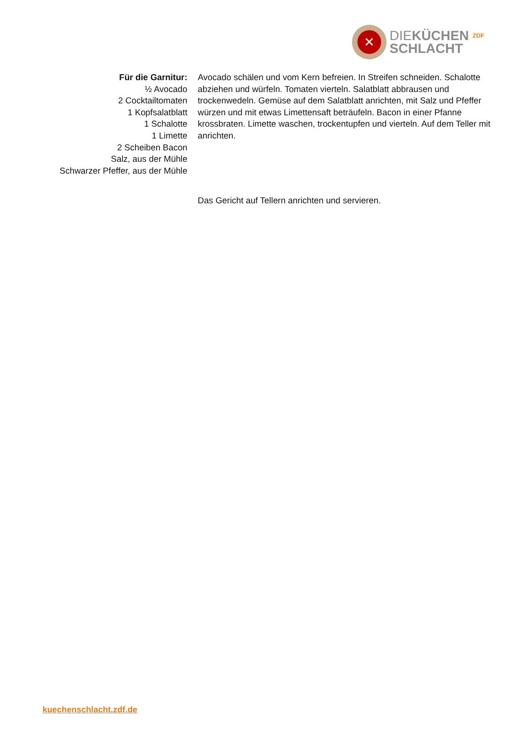✕
DIEKÜCHEN ZDF
SCHLACHT
Für die Garnitur:
½ Avocado
2 Cocktailtomaten
1 Kopfsalatblatt
1 Schalotte
1 Limette
2 Scheiben Bacon
Salz, aus der Mühle
Schwarzer Pfeffer, aus der Mühle
Avocado schälen und vom Kern befreien. In Streifen schneiden. Schalotte abziehen und würfeln. Tomaten vierteln. Salatblatt abbrausen und trockenwedeln. Gemüse auf dem Salatblatt anrichten, mit Salz und Pfeffer würzen und mit etwas Limettensaft beträufeln. Bacon in einer Pfanne krossbraten. Limette waschen, trockentupfen und vierteln. Auf dem Teller mit anrichten.
Das Gericht auf Tellern anrichten und servieren.
kuechenschlacht.zdf.de